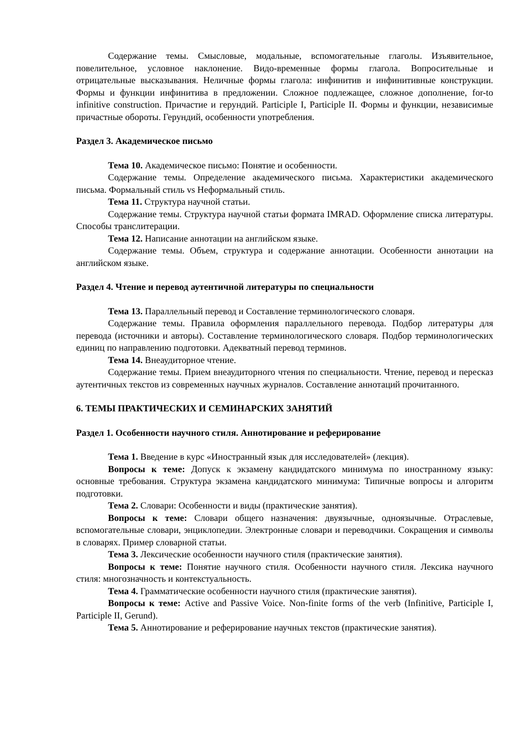Содержание темы. Смысловые, модальные, вспомогательные глаголы. Изъявительное, повелительное, условное наклонение. Видо-временные формы глагола. Вопросительные и отрицательные высказывания. Неличные формы глагола: инфинитив и инфинитивные конструкции. Формы и функции инфинитива в предложении. Сложное подлежащее, сложное дополнение, for-to infinitive construction. Причастие и герундий. Participle I, Participle II. Формы и функции, независимые причастные обороты. Герундий, особенности употребления.
Раздел 3. Академическое письмо
Тема 10. Академическое письмо: Понятие и особенности.
Содержание темы. Определение академического письма. Характеристики академического письма. Формальный стиль vs Неформальный стиль.
Тема 11. Структура научной статьи.
Содержание темы. Структура научной статьи формата IMRAD. Оформление списка литературы. Способы транслитерации.
Тема 12. Написание аннотации на английском языке.
Содержание темы. Объем, структура и содержание аннотации. Особенности аннотации на английском языке.
Раздел 4. Чтение и перевод аутентичной литературы по специальности
Тема 13. Параллельный перевод и Составление терминологического словаря.
Содержание темы. Правила оформления параллельного перевода. Подбор литературы для перевода (источники и авторы). Составление терминологического словаря. Подбор терминологических единиц по направлению подготовки. Адекватный перевод терминов.
Тема 14. Внеаудиторное чтение.
Содержание темы. Прием внеаудиторного чтения по специальности. Чтение, перевод и пересказ аутентичных текстов из современных научных журналов. Составление аннотаций прочитанного.
6. ТЕМЫ ПРАКТИЧЕСКИХ И СЕМИНАРСКИХ ЗАНЯТИЙ
Раздел 1. Особенности научного стиля. Аннотирование и реферирование
Тема 1. Введение в курс «Иностранный язык для исследователей» (лекция).
Вопросы к теме: Допуск к экзамену кандидатского минимума по иностранному языку: основные требования. Структура экзамена кандидатского минимума: Типичные вопросы и алгоритм подготовки.
Тема 2. Словари: Особенности и виды (практические занятия).
Вопросы к теме: Словари общего назначения: двуязычные, одноязычные. Отраслевые, вспомогательные словари, энциклопедии. Электронные словари и переводчики. Сокращения и символы в словарях. Пример словарной статьи.
Тема 3. Лексические особенности научного стиля (практические занятия).
Вопросы к теме: Понятие научного стиля. Особенности научного стиля. Лексика научного стиля: многозначность и контекстуальность.
Тема 4. Грамматические особенности научного стиля (практические занятия).
Вопросы к теме: Active and Passive Voice. Non-finite forms of the verb (Infinitive, Participle I, Participle II, Gerund).
Тема 5. Аннотирование и реферирование научных текстов (практические занятия).